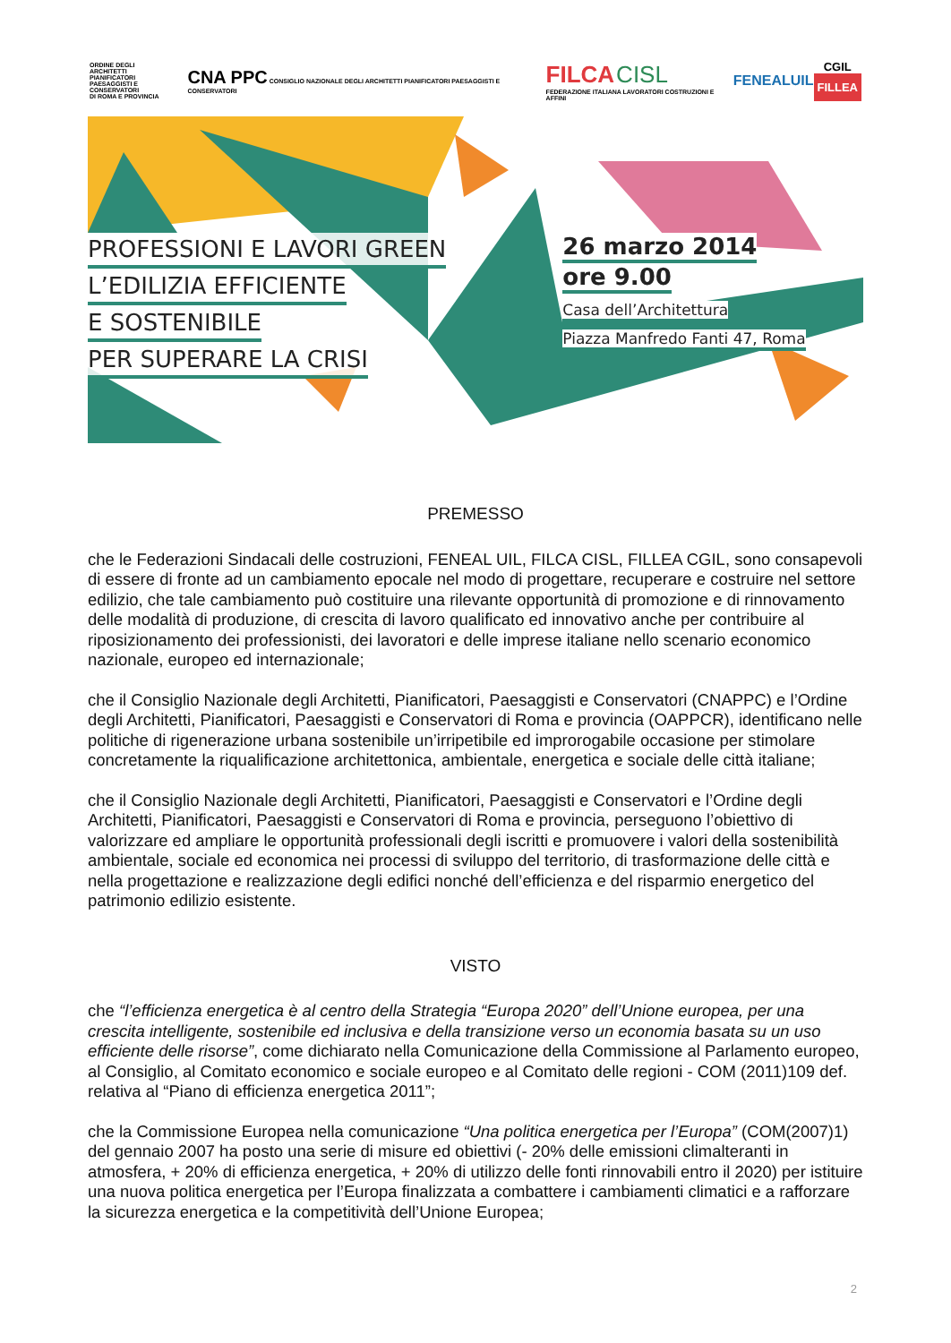ORDINE DEGLI
ARCHITETTI
PIANIFICATORI
PAESAGGISTI E CONSERVATORI
DI ROMA E PROVINCIA
CNA PPC CONSIGLIO NAZIONALE DEGLI ARCHITETTI PIANIFICATORI PAESAGGISTI E CONSERVATORI
FILCA CISL
FEDERAZIONE ITALIANA LAVORATORI COSTRUZIONI E AFFINI
FENEALUIL
CGIL
FILLEA
PROFESSIONI E LAVORI GREEN
L’EDILIZIA EFFICIENTE
E SOSTENIBILE
PER SUPERARE LA CRISI
26 marzo 2014
ore 9.00
Casa dell’Architettura
Piazza Manfredo Fanti 47, Roma
PREMESSO
che le Federazioni Sindacali delle costruzioni, FENEAL UIL, FILCA CISL, FILLEA CGIL, sono consapevoli di essere di fronte ad un cambiamento epocale nel modo di progettare, recuperare e costruire nel settore edilizio, che tale cambiamento può costituire una rilevante opportunità di promozione e di rinnovamento delle modalità di produzione, di crescita di lavoro qualificato ed innovativo anche per contribuire al riposizionamento dei professionisti, dei lavoratori e delle imprese italiane nello scenario economico nazionale, europeo ed internazionale;
che il Consiglio Nazionale degli Architetti, Pianificatori, Paesaggisti e Conservatori (CNAPPC) e l’Ordine degli Architetti, Pianificatori, Paesaggisti e Conservatori di Roma e provincia (OAPPCR), identificano nelle politiche di rigenerazione urbana sostenibile un’irripetibile ed improrogabile occasione per stimolare concretamente la riqualificazione architettonica, ambientale, energetica e sociale delle città italiane;
che il Consiglio Nazionale degli Architetti, Pianificatori, Paesaggisti e Conservatori e l’Ordine degli Architetti, Pianificatori, Paesaggisti e Conservatori di Roma e provincia, perseguono l’obiettivo di valorizzare ed ampliare le opportunità professionali degli iscritti e promuovere i valori della sostenibilità ambientale, sociale ed economica nei processi di sviluppo del territorio, di trasformazione delle città e nella progettazione e realizzazione degli edifici nonché dell’efficienza e del risparmio energetico del patrimonio edilizio esistente.
VISTO
che “l’efficienza energetica è al centro della Strategia “Europa 2020” dell’Unione europea, per una crescita intelligente, sostenibile ed inclusiva e della transizione verso un economia basata su un uso efficiente delle risorse”, come dichiarato nella Comunicazione della Commissione al Parlamento europeo, al Consiglio, al Comitato economico e sociale europeo e al Comitato delle regioni - COM (2011)109 def. relativa al “Piano di efficienza energetica 2011”;
che la Commissione Europea nella comunicazione “Una politica energetica per l’Europa” (COM(2007)1) del gennaio 2007 ha posto una serie di misure ed obiettivi (- 20% delle emissioni climalteranti in atmosfera, + 20% di efficienza energetica, + 20% di utilizzo delle fonti rinnovabili entro il 2020) per istituire una nuova politica energetica per l’Europa finalizzata a combattere i cambiamenti climatici e a rafforzare la sicurezza energetica e la competitività dell’Unione Europea;
2